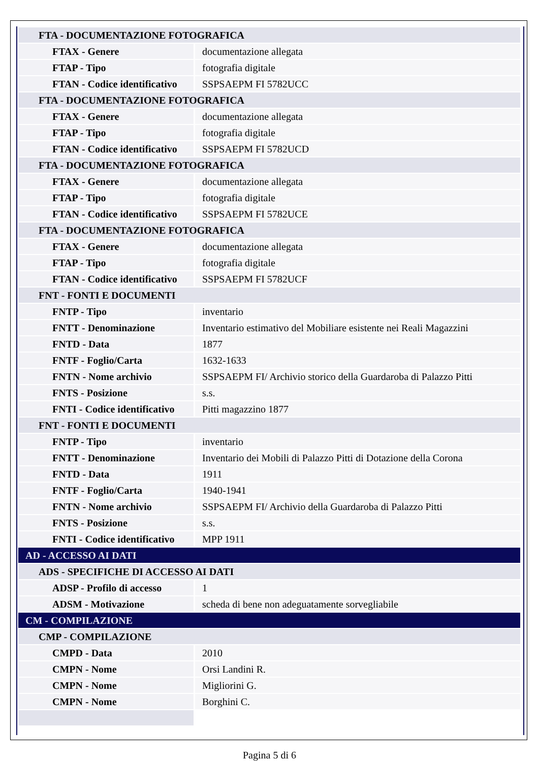| FTA - DOCUMENTAZIONE FOTOGRAFICA | |
| FTAX - Genere | documentazione allegata |
| FTAP - Tipo | fotografia digitale |
| FTAN - Codice identificativo | SSPSAEPM FI 5782UCC |
| FTA - DOCUMENTAZIONE FOTOGRAFICA | |
| FTAX - Genere | documentazione allegata |
| FTAP - Tipo | fotografia digitale |
| FTAN - Codice identificativo | SSPSAEPM FI 5782UCD |
| FTA - DOCUMENTAZIONE FOTOGRAFICA | |
| FTAX - Genere | documentazione allegata |
| FTAP - Tipo | fotografia digitale |
| FTAN - Codice identificativo | SSPSAEPM FI 5782UCE |
| FTA - DOCUMENTAZIONE FOTOGRAFICA | |
| FTAX - Genere | documentazione allegata |
| FTAP - Tipo | fotografia digitale |
| FTAN - Codice identificativo | SSPSAEPM FI 5782UCF |
| FNT - FONTI E DOCUMENTI | |
| FNTP - Tipo | inventario |
| FNTT - Denominazione | Inventario estimativo del Mobiliare esistente nei Reali Magazzini |
| FNTD - Data | 1877 |
| FNTF - Foglio/Carta | 1632-1633 |
| FNTN - Nome archivio | SSPSAEPM FI/ Archivio storico della Guardaroba di Palazzo Pitti |
| FNTS - Posizione | s.s. |
| FNTI - Codice identificativo | Pitti magazzino 1877 |
| FNT - FONTI E DOCUMENTI | |
| FNTP - Tipo | inventario |
| FNTT - Denominazione | Inventario dei Mobili di Palazzo Pitti di Dotazione della Corona |
| FNTD - Data | 1911 |
| FNTF - Foglio/Carta | 1940-1941 |
| FNTN - Nome archivio | SSPSAEPM FI/ Archivio della Guardaroba di Palazzo Pitti |
| FNTS - Posizione | s.s. |
| FNTI - Codice identificativo | MPP 1911 |
| AD - ACCESSO AI DATI | |
| ADS - SPECIFICHE DI ACCESSO AI DATI | |
| ADSP - Profilo di accesso | 1 |
| ADSM - Motivazione | scheda di bene non adeguatamente sorvegliabile |
| CM - COMPILAZIONE | |
| CMP - COMPILAZIONE | |
| CMPD - Data | 2010 |
| CMPN - Nome | Orsi Landini R. |
| CMPN - Nome | Migliorini G. |
| CMPN - Nome | Borghini C. |
Pagina 5 di 6